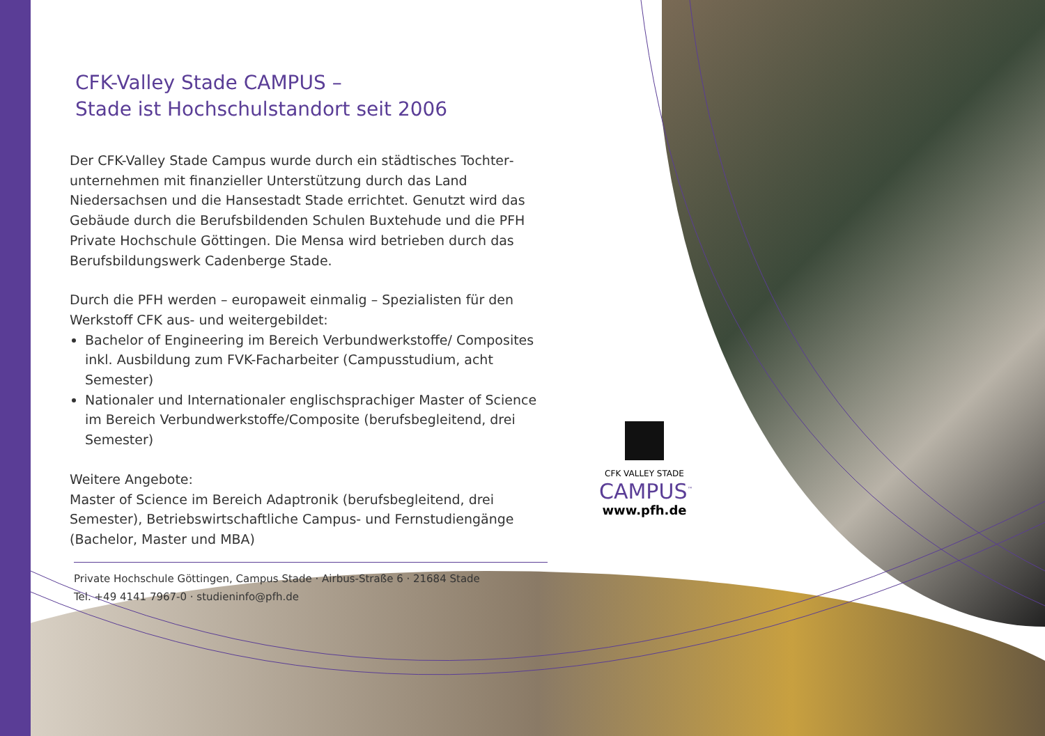CFK-Valley Stade CAMPUS –
Stade ist Hochschulstandort seit 2006
Der CFK-Valley Stade Campus wurde durch ein städtisches Tochter­unternehmen mit finanzieller Unterstützung durch das Land Niedersachsen und die Hansestadt Stade errichtet. Genutzt wird das Gebäude durch die Berufsbildenden Schulen Buxtehude und die PFH Private Hochschule Göttingen. Die Mensa wird betrieben durch das Berufsbildungswerk Cadenberge Stade.
Durch die PFH werden – europaweit einmalig – Spezialisten für den Werkstoff CFK aus- und weitergebildet:
Bachelor of Engineering im Bereich Verbundwerkstoffe/ Composites inkl. Ausbildung zum FVK-Facharbeiter (Campusstudium, acht Semester)
Nationaler und Internationaler englischsprachiger Master of Science im Bereich Verbundwerkstoffe/Composite (berufsbe­gleitend, drei Semester)
Weitere Angebote:
Master of Science im Bereich Adaptronik (berufsbegleitend, drei Semester), Betriebswirtschaftliche Campus- und Fernstudiengänge (Bachelor, Master und MBA)
Private Hochschule Göttingen, Campus Stade · Airbus-Straße 6 · 21684 Stade
Tel. +49 4141 7967-0 · studieninfo@pfh.de
CFK VALLEY STADE
CAMPUS<sup>™</sup>
www.pfh.de